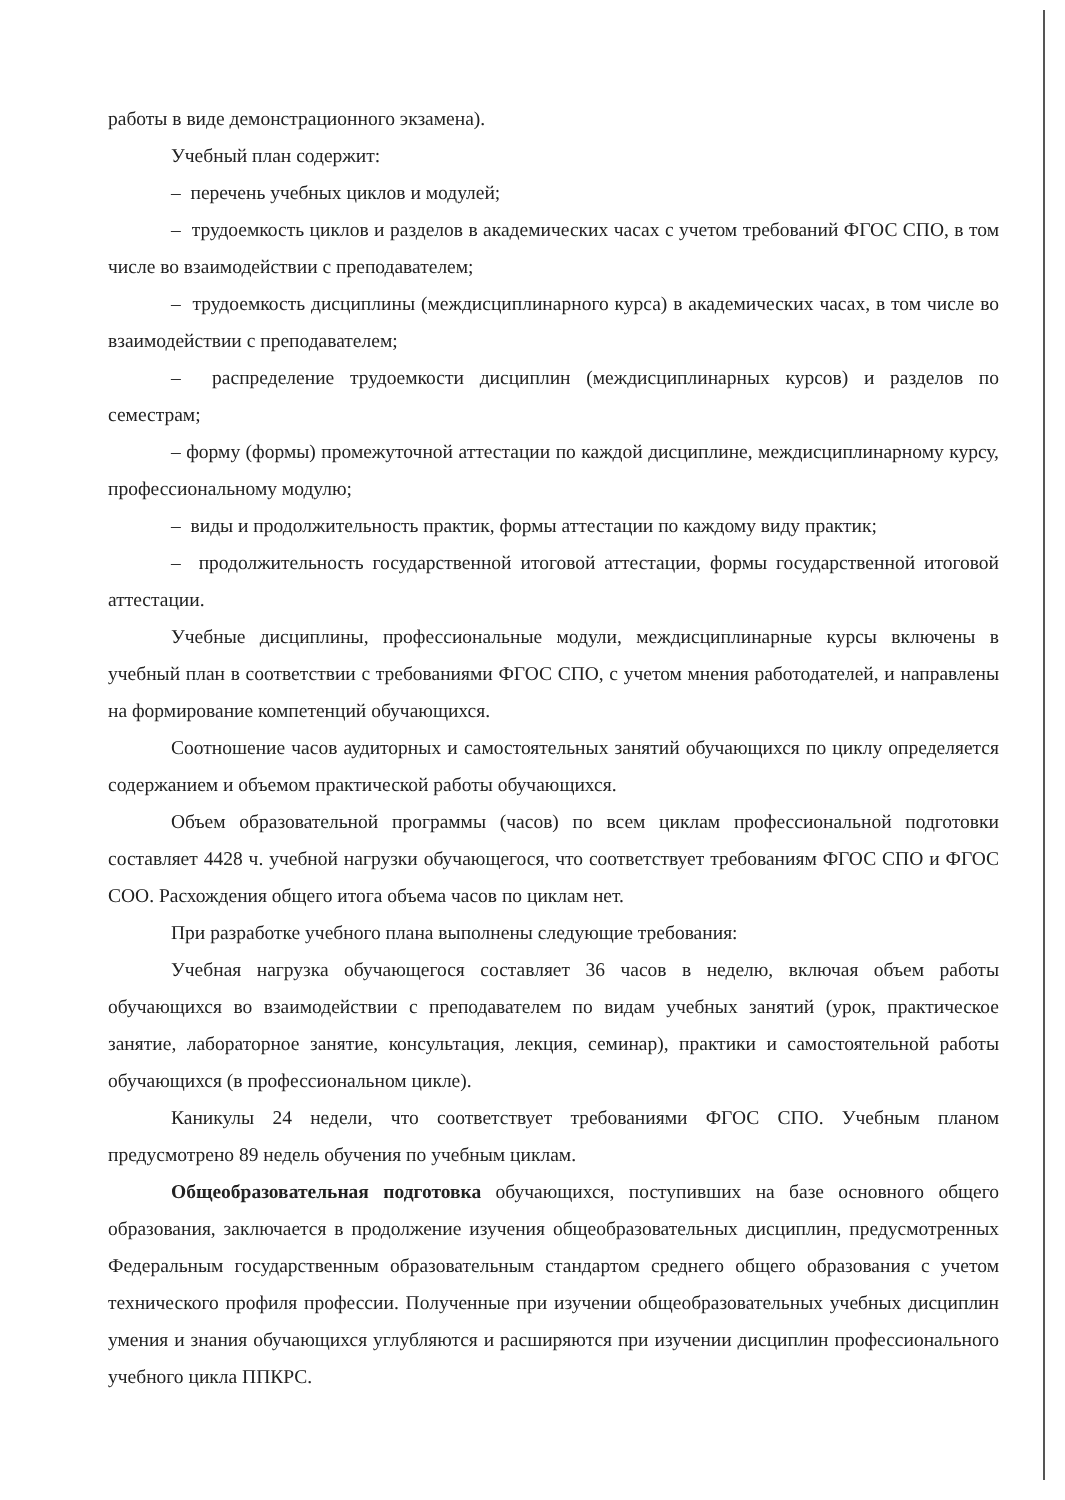работы в виде демонстрационного экзамена).
Учебный план содержит:
– перечень учебных циклов и модулей;
– трудоемкость циклов и разделов в академических часах с учетом требований ФГОС СПО, в том числе во взаимодействии с преподавателем;
– трудоемкость дисциплины (междисциплинарного курса) в академических часах, в том числе во взаимодействии с преподавателем;
– распределение трудоемкости дисциплин (междисциплинарных курсов) и разделов по семестрам;
– форму (формы) промежуточной аттестации по каждой дисциплине, междисциплинарному курсу, профессиональному модулю;
– виды и продолжительность практик, формы аттестации по каждому виду практик;
– продолжительность государственной итоговой аттестации, формы государственной итоговой аттестации.
Учебные дисциплины, профессиональные модули, междисциплинарные курсы включены в учебный план в соответствии с требованиями ФГОС СПО, с учетом мнения работодателей, и направлены на формирование компетенций обучающихся.
Соотношение часов аудиторных и самостоятельных занятий обучающихся по циклу определяется содержанием и объемом практической работы обучающихся.
Объем образовательной программы (часов) по всем циклам профессиональной подготовки составляет 4428 ч. учебной нагрузки обучающегося, что соответствует требованиям ФГОС СПО и ФГОС СОО. Расхождения общего итога объема часов по циклам нет.
При разработке учебного плана выполнены следующие требования:
Учебная нагрузка обучающегося составляет 36 часов в неделю, включая объем работы обучающихся во взаимодействии с преподавателем по видам учебных занятий (урок, практическое занятие, лабораторное занятие, консультация, лекция, семинар), практики и самостоятельной работы обучающихся (в профессиональном цикле).
Каникулы 24 недели, что соответствует требованиями ФГОС СПО. Учебным планом предусмотрено 89 недель обучения по учебным циклам.
Общеобразовательная подготовка обучающихся, поступивших на базе основного общего образования, заключается в продолжение изучения общеобразовательных дисциплин, предусмотренных Федеральным государственным образовательным стандартом среднего общего образования с учетом технического профиля профессии. Полученные при изучении общеобразовательных учебных дисциплин умения и знания обучающихся углубляются и расширяются при изучении дисциплин профессионального учебного цикла ППКРС.